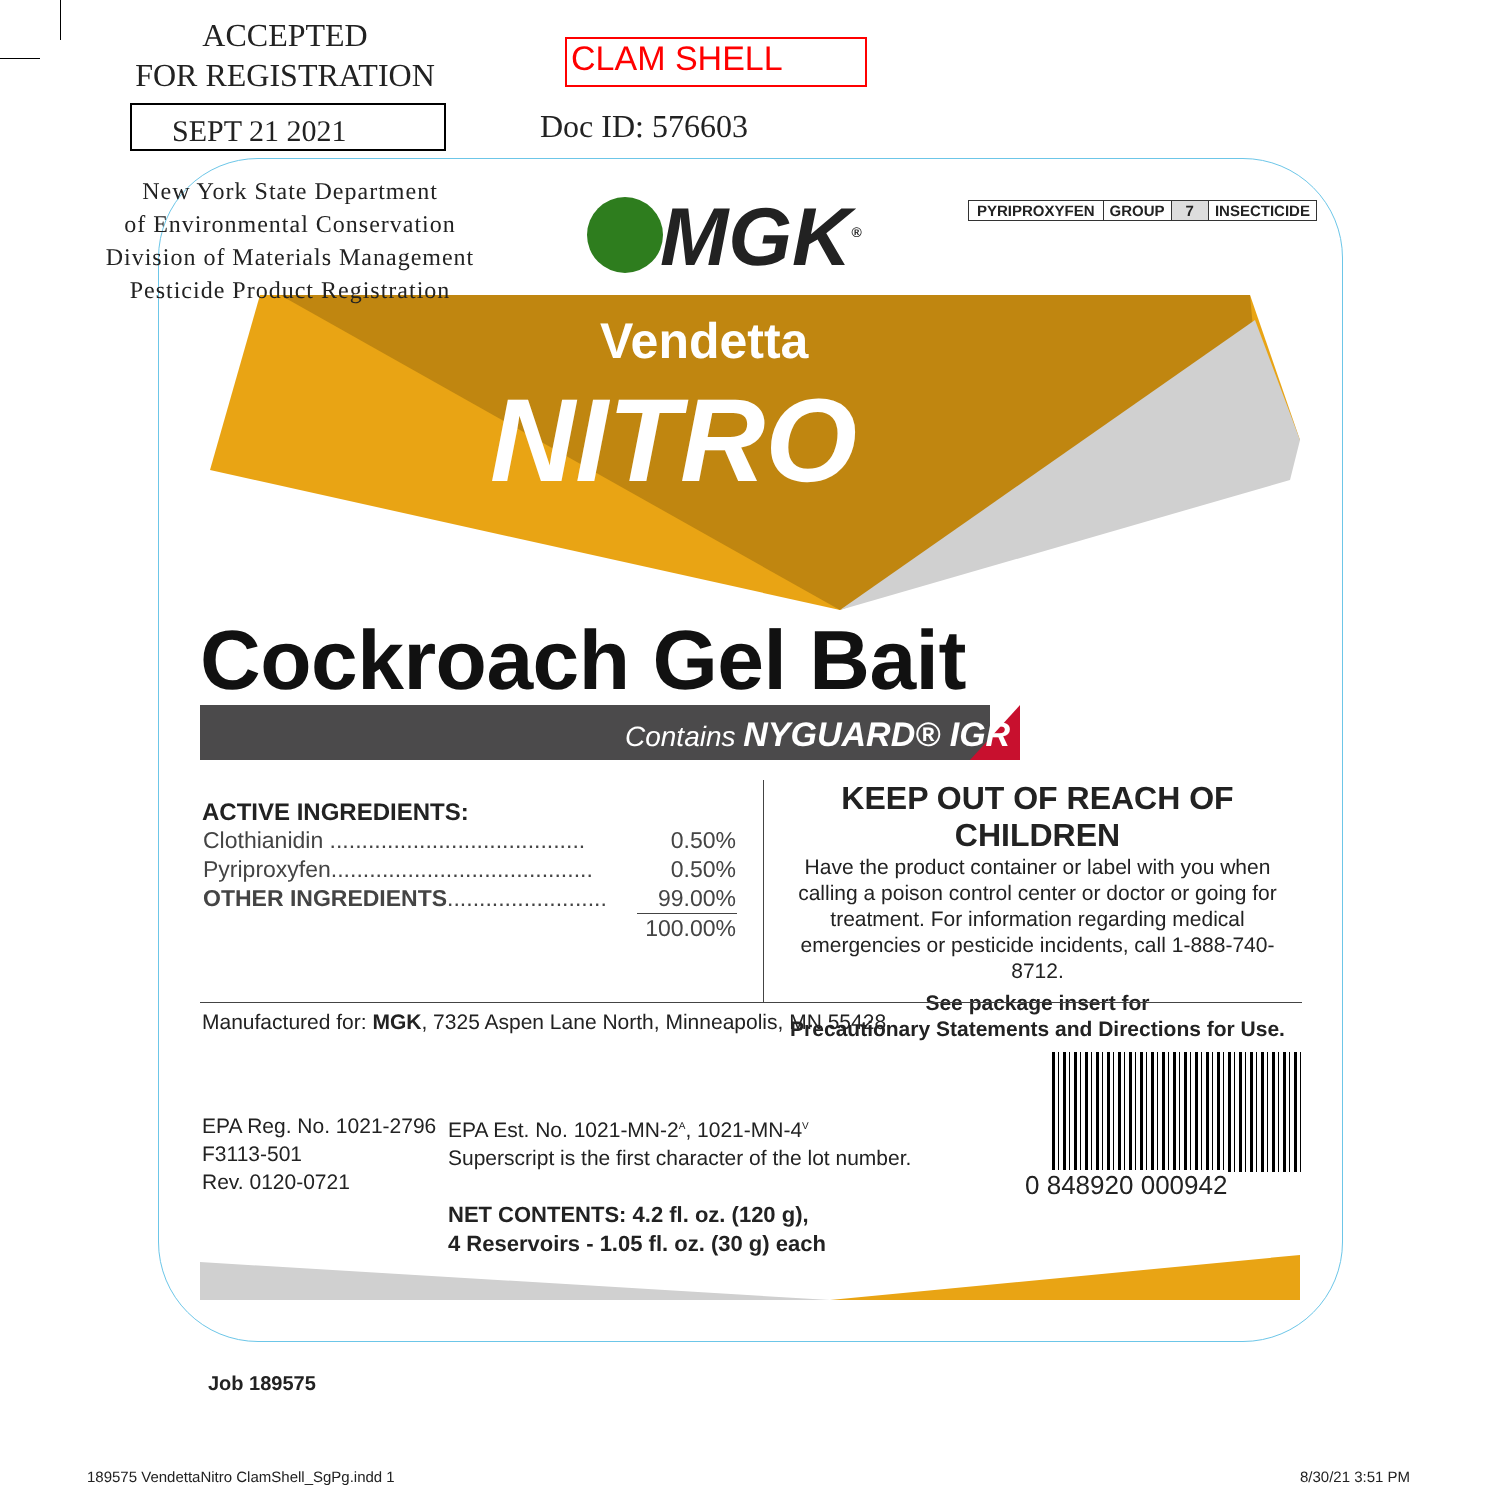ACCEPTED
FOR REGISTRATION
SEPT 21 2021
CLAM SHELL
Doc ID: 576603
New York State Department
of Environmental Conservation
Division of Materials Management
Pesticide Product Registration
MGK<sup>®</sup>
| PYRIPROXYFEN | GROUP | 7 | INSECTICIDE |
Vendetta
NITRO
Cockroach Gel Bait
Contains NYGUARD® IGR
ACTIVE INGREDIENTS:
| Clothianidin ........................................ | 0.50% |
| Pyriproxyfen......................................... | 0.50% |
| OTHER INGREDIENTS ......................... | 99.00% |
| | 100.00% |
KEEP OUT OF REACH OF CHILDREN
Have the product container or label with you when calling a poison control center or doctor or going for treatment. For information regarding medical emergencies or pesticide incidents, call 1-888-740-8712.
See package insert for
Precautionary Statements and Directions for Use.
Manufactured for: MGK, 7325 Aspen Lane North, Minneapolis, MN 55428
EPA Reg. No. 1021-2796
F3113-501
Rev. 0120-0721
EPA Est. No. 1021-MN-2<sup>A</sup>, 1021-MN-4<sup>V</sup>
Superscript is the first character of the lot number.
NET CONTENTS: 4.2 fl. oz. (120 g),
4 Reservoirs - 1.05 fl. oz. (30 g) each
0 848920 000942
Job 189575
189575 VendettaNitro ClamShell_SgPg.indd 1
8/30/21 3:51 PM